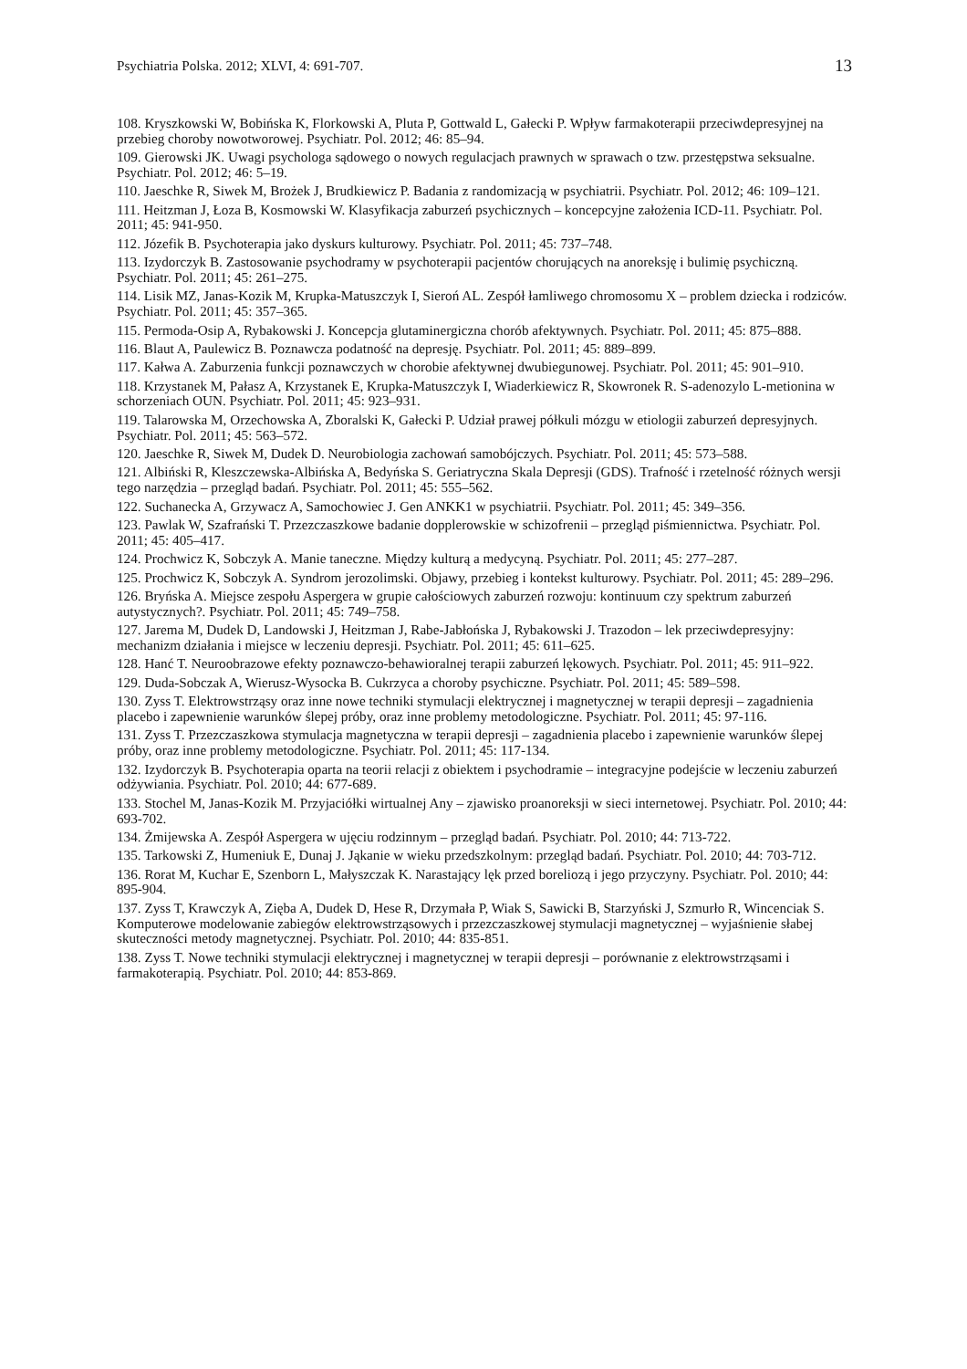Psychiatria Polska. 2012; XLVI, 4: 691-707. 13
108. Kryszkowski W, Bobińska K, Florkowski A, Pluta P, Gottwald L, Gałecki P. Wpływ farmakoterapii przeciwdepresyjnej na przebieg choroby nowotworowej. Psychiatr. Pol. 2012; 46: 85–94.
109. Gierowski JK. Uwagi psychologa sądowego o nowych regulacjach prawnych w sprawach o tzw. przestępstwa seksualne. Psychiatr. Pol. 2012; 46: 5–19.
110. Jaeschke R, Siwek M, Brożek J, Brudkiewicz P. Badania z randomizacją w psychiatrii. Psychiatr. Pol. 2012; 46: 109–121.
111. Heitzman J, Łoza B, Kosmowski W. Klasyfikacja zaburzeń psychicznych – koncepcyjne założenia ICD-11. Psychiatr. Pol. 2011; 45: 941-950.
112. Józefik B. Psychoterapia jako dyskurs kulturowy. Psychiatr. Pol. 2011; 45: 737–748.
113. Izydorczyk B. Zastosowanie psychodramy w psychoterapii pacjentów chorujących na anoreksję i bulimię psychiczną. Psychiatr. Pol. 2011; 45: 261–275.
114. Lisik MZ, Janas-Kozik M, Krupka-Matuszczyk I, Sieroń AL. Zespół łamliwego chromosomu X – problem dziecka i rodziców. Psychiatr. Pol. 2011; 45: 357–365.
115. Permoda-Osip A, Rybakowski J. Koncepcja glutaminergiczna chorób afektywnych. Psychiatr. Pol. 2011; 45: 875–888.
116. Blaut A, Paulewicz B. Poznawcza podatność na depresję. Psychiatr. Pol. 2011; 45: 889–899.
117. Kałwa A. Zaburzenia funkcji poznawczych w chorobie afektywnej dwubiegunowej. Psychiatr. Pol. 2011; 45: 901–910.
118. Krzystanek M, Pałasz A, Krzystanek E, Krupka-Matuszczyk I, Wiaderkiewicz R, Skowronek R. S-adenozylo L-metionina w schorzeniach OUN. Psychiatr. Pol. 2011; 45: 923–931.
119. Talarowska M, Orzechowska A, Zboralski K, Gałecki P. Udział prawej półkuli mózgu w etiologii zaburzeń depresyjnych. Psychiatr. Pol. 2011; 45: 563–572.
120. Jaeschke R, Siwek M, Dudek D. Neurobiologia zachowań samobójczych. Psychiatr. Pol. 2011; 45: 573–588.
121. Albiński R, Kleszczewska-Albińska A, Bedyńska S. Geriatryczna Skala Depresji (GDS). Trafność i rzetelność różnych wersji tego narzędzia – przegląd badań. Psychiatr. Pol. 2011; 45: 555–562.
122. Suchanecka A, Grzywacz A, Samochowiec J. Gen ANKK1 w psychiatrii. Psychiatr. Pol. 2011; 45: 349–356.
123. Pawlak W, Szafrański T. Przezczaszkowe badanie dopplerowskie w schizofrenii – przegląd piśmiennictwa. Psychiatr. Pol. 2011; 45: 405–417.
124. Prochwicz K, Sobczyk A. Manie taneczne. Między kulturą a medycyną. Psychiatr. Pol. 2011; 45: 277–287.
125. Prochwicz K, Sobczyk A. Syndrom jerozolimski. Objawy, przebieg i kontekst kulturowy. Psychiatr. Pol. 2011; 45: 289–296.
126. Bryńska A. Miejsce zespołu Aspergera w grupie całościowych zaburzeń rozwoju: kontinuum czy spektrum zaburzeń autystycznych?. Psychiatr. Pol. 2011; 45: 749–758.
127. Jarema M, Dudek D, Landowski J, Heitzman J, Rabe-Jabłońska J, Rybakowski J. Trazodon – lek przeciwdepresyjny: mechanizm działania i miejsce w leczeniu depresji. Psychiatr. Pol. 2011; 45: 611–625.
128. Hanć T. Neuroobrazowe efekty poznawczo-behawioralnej terapii zaburzeń lękowych. Psychiatr. Pol. 2011; 45: 911–922.
129. Duda-Sobczak A, Wierusz-Wysocka B. Cukrzyca a choroby psychiczne. Psychiatr. Pol. 2011; 45: 589–598.
130. Zyss T. Elektrowstrząsy oraz inne nowe techniki stymulacji elektrycznej i magnetycznej w terapii depresji – zagadnienia placebo i zapewnienie warunków ślepej próby, oraz inne problemy metodologiczne. Psychiatr. Pol. 2011; 45: 97-116.
131. Zyss T. Przezczaszkowa stymulacja magnetyczna w terapii depresji – zagadnienia placebo i zapewnienie warunków ślepej próby, oraz inne problemy metodologiczne. Psychiatr. Pol. 2011; 45: 117-134.
132. Izydorczyk B. Psychoterapia oparta na teorii relacji z obiektem i psychodramie – integracyjne podejście w leczeniu zaburzeń odżywiania. Psychiatr. Pol. 2010; 44: 677-689.
133. Stochel M, Janas-Kozik M. Przyjaciółki wirtualnej Any – zjawisko proanoreksji w sieci internetowej. Psychiatr. Pol. 2010; 44: 693-702.
134. Żmijewska A. Zespół Aspergera w ujęciu rodzinnym – przegląd badań. Psychiatr. Pol. 2010; 44: 713-722.
135. Tarkowski Z, Humeniuk E, Dunaj J. Jąkanie w wieku przedszkolnym: przegląd badań. Psychiatr. Pol. 2010; 44: 703-712.
136. Rorat M, Kuchar E, Szenborn L, Małyszczak K. Narastający lęk przed boreliozą i jego przyczyny. Psychiatr. Pol. 2010; 44: 895-904.
137. Zyss T, Krawczyk A, Zięba A, Dudek D, Hese R, Drzymała P, Wiak S, Sawicki B, Starzyński J, Szmurło R, Wincenciak S. Komputerowe modelowanie zabiegów elektrowstrząsowych i przezczaszkowej stymulacji magnetycznej – wyjaśnienie słabej skuteczności metody magnetycznej. Psychiatr. Pol. 2010; 44: 835-851.
138. Zyss T. Nowe techniki stymulacji elektrycznej i magnetycznej w terapii depresji – porównanie z elektrowstrząsami i farmakoterapią. Psychiatr. Pol. 2010; 44: 853-869.